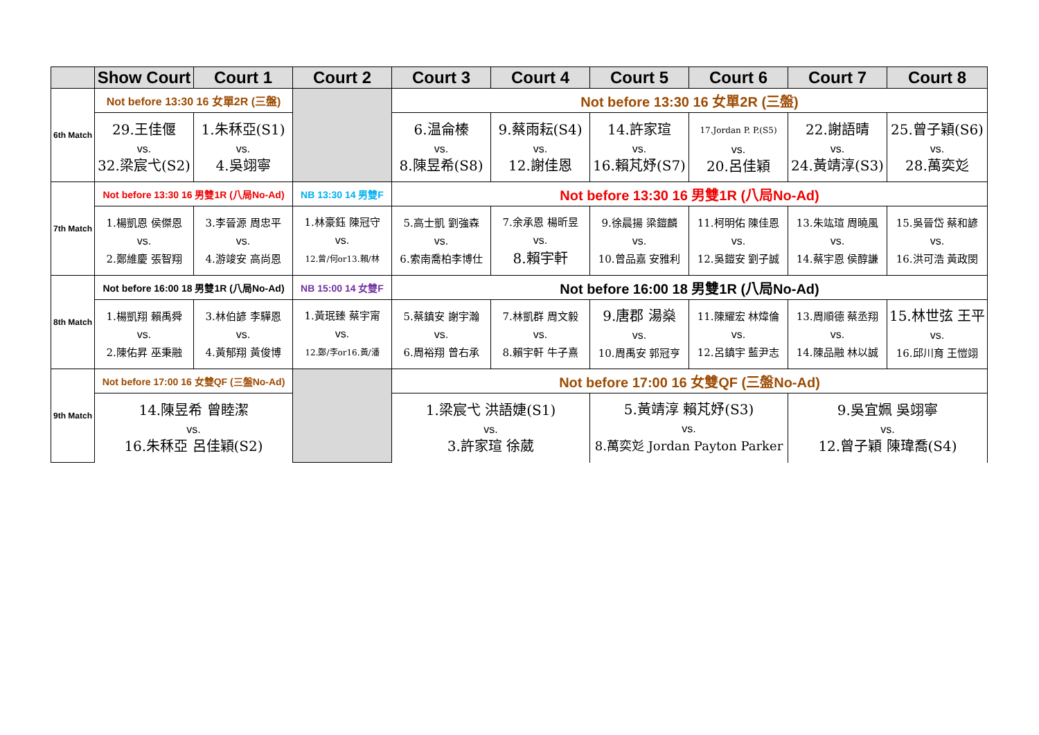| | Show Court | Court 1 | Court 2 | Court 3 | Court 4 | Court 5 | Court 6 | Court 7 | Court 8 |
| --- | --- | --- | --- | --- | --- | --- | --- | --- | --- |
| 6th Match | Not before 13:30 16 女單2R (三盤) | | | Not before 13:30 16 女單2R (三盤) | | | | | |
| | 29.王佳偃 vs. 32.梁宸弋(S2) | 1.朱秝亞(S1) vs. 4.吳翊寧 | | 6.温侖榛 vs. 8.陳昱希(S8) | 9.蔡雨耘(S4) vs. 12.謝佳恩 | 14.許家瑄 vs. 16.賴芃妤(S7) | 17.Jordan P. P.(S5) vs. 20.呂佳穎 | 22.謝語晴 vs. 24.黃靖淳(S3) | 25.曾子穎(S6) vs. 28.萬奕彣 |
| 7th Match | Not before 13:30 16 男雙1R (八局No-Ad) | | NB 13:30 14 男雙F | Not before 13:30 16 男雙1R (八局No-Ad) | | | | | |
| | 1.楊凱恩 侯傑恩 vs. 2.鄭維慶 張智翔 | 3.李晉源 周忠平 vs. 4.游竣安 高尚恩 | 1.林豪鈺 陳冠守 vs. 12.曾/何or13.賴/林 | 5.高士凱 劉強森 vs. 6.索南喬柏李博仕 | 7.余承恩 楊昕昱 vs. 8.賴宇軒 | 9.徐晨揚 梁鎧麟 vs. 10.曾品嘉 安雅利 | 11.柯明佑 陳佳恩 vs. 12.吳鎧安 劉子誠 | 13.朱竑瑄 周曉風 vs. 14.蔡宇恩 侯醇謙 | 15.吳晉岱 蔡和諺 vs. 16.洪可浩 黃政閔 |
| 8th Match | Not before 16:00 18 男雙1R (八局No-Ad) | | NB 15:00 14 女雙F | Not before 16:00 18 男雙1R (八局No-Ad) | | | | | |
| | 1.楊凱翔 賴禹舜 vs. 2.陳佑昇 巫秉融 | 3.林伯諺 李驊恩 vs. 4.黃郁翔 黃俊博 | 1.黃珉臻 蔡宇甯 vs. 12.鄭/李or16.黃/潘 | 5.蔡鎮安 謝宇瀚 vs. 6.周裕翔 曾右承 | 7.林凱群 周文毅 vs. 8.賴宇軒 牛子熹 | 9.唐郡 湯燊 vs. 10.周禹安 郭冠亨 | 11.陳耀宏 林煒倫 vs. 12.呂鎮宇 藍尹志 | 13.周順德 蔡丞翔 vs. 14.陳品融 林以誠 | 15.林世弦 王平 vs. 16.邱川育 王愷翊 |
| 9th Match | Not before 17:00 16 女雙QF (三盤No-Ad) | | | Not before 17:00 16 女雙QF (三盤No-Ad) | | | | | |
| | 14.陳昱希 曾睦潔 vs. 16.朱秝亞 呂佳穎(S2) | | | 1.梁宸弋 洪語婕(S1) vs. 3.許家瑄 徐葳 | | 5.黃靖淳 賴芃妤(S3) vs. 8.萬奕彣 Jordan Payton Parker | | 9.吳宜姵 吳翊寧 vs. 12.曾子穎 陳瑋喬(S4) | |